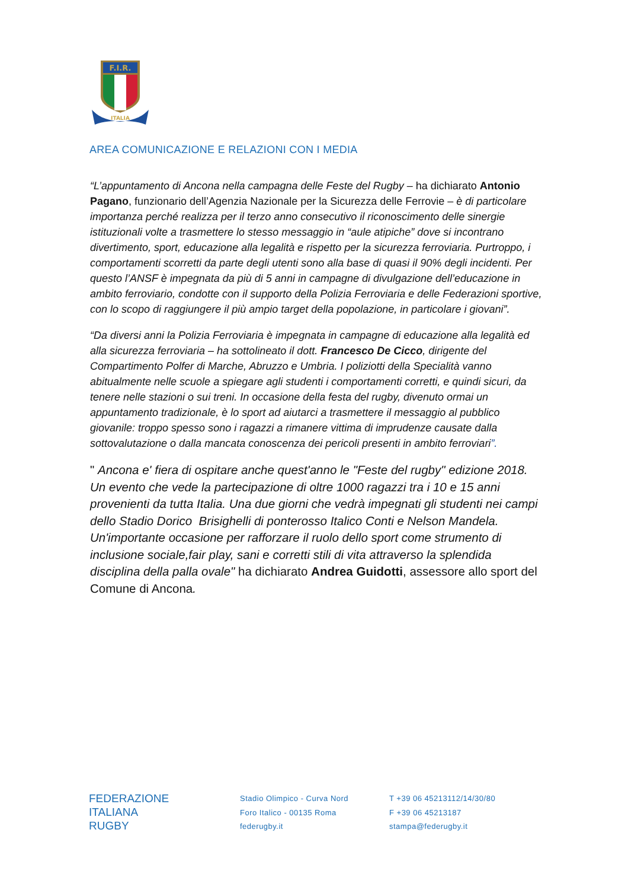F.I.R.
ITALIA
AREA COMUNICAZIONE E RELAZIONI CON I MEDIA
“L’appuntamento di Ancona nella campagna delle Feste del Rugby – ha dichiarato Antonio Pagano, funzionario dell’Agenzia Nazionale per la Sicurezza delle Ferrovie – è di particolare importanza perché realizza per il terzo anno consecutivo il riconoscimento delle sinergie istituzionali volte a trasmettere lo stesso messaggio in “aule atipiche” dove si incontrano divertimento, sport, educazione alla legalità e rispetto per la sicurezza ferroviaria. Purtroppo, i comportamenti scorretti da parte degli utenti sono alla base di quasi il 90% degli incidenti. Per questo l’ANSF è impegnata da più di 5 anni in campagne di divulgazione dell’educazione in ambito ferroviario, condotte con il supporto della Polizia Ferroviaria e delle Federazioni sportive, con lo scopo di raggiungere il più ampio target della popolazione, in particolare i giovani”.
“Da diversi anni la Polizia Ferroviaria è impegnata in campagne di educazione alla legalità ed alla sicurezza ferroviaria – ha sottolineato il dott. Francesco De Cicco, dirigente del Compartimento Polfer di Marche, Abruzzo e Umbria. I poliziotti della Specialità vanno abitualmente nelle scuole a spiegare agli studenti i comportamenti corretti, e quindi sicuri, da tenere nelle stazioni o sui treni. In occasione della festa del rugby, divenuto ormai un appuntamento tradizionale, è lo sport ad aiutarci a trasmettere il messaggio al pubblico giovanile: troppo spesso sono i ragazzi a rimanere vittima di imprudenze causate dalla sottovalutazione o dalla mancata conoscenza dei pericoli presenti in ambito ferroviari”.
" Ancona e' fiera di ospitare anche quest'anno le "Feste del rugby" edizione 2018. Un evento che vede la partecipazione di oltre 1000 ragazzi tra i 10 e 15 anni provenienti da tutta Italia. Una due giorni che vedrà impegnati gli studenti nei campi dello Stadio Dorico Brisighelli di ponterosso Italico Conti e Nelson Mandela. Un'importante occasione per rafforzare il ruolo dello sport come strumento di inclusione sociale,fair play, sani e corretti stili di vita attraverso la splendida disciplina della palla ovale" ha dichiarato Andrea Guidotti, assessore allo sport del Comune di Ancona.
FEDERAZIONE
ITALIANA
RUGBY
Stadio Olimpico - Curva Nord
Foro Italico - 00135 Roma
federugby.it
T +39 06 45213112/14/30/80
F +39 06 45213187
stampa@federugby.it